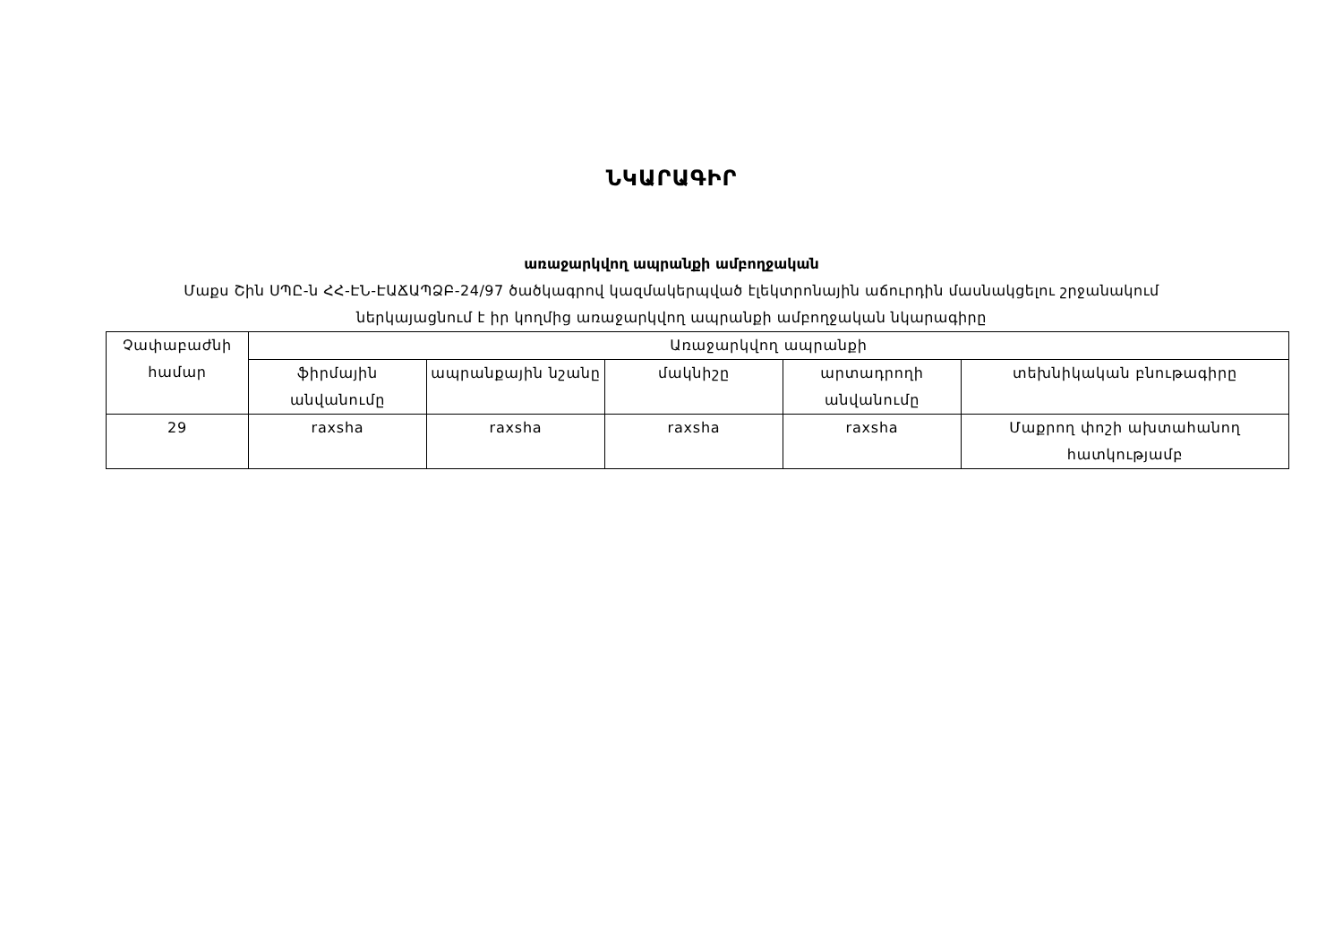ՆԿԱՐԱԳԻՐ
առաջարկվող ապրանքի ամբողջական
Մաքս Շին ՍՊԸ-ն ՀՀ-ԷՆ-ԷԱՃԱՊՁԲ-24/97 ծածկագրով կազմակերպված էլեկտրոնային աճուրդին մասնակցելու շրջանակում
ներկայացնում է իր կողմից առաջարկվող ապրանքի ամբողջական նկարագիրը
| Չափաբաժնի համար | Առաջարկվող ապրանքի | | | | |
| --- | --- | --- | --- | --- | --- |
| | ֆիրմային անվանումը | ապրանքային նշանը | մակնիշը | արտադրողի անվանումը | տեխնիկական բնութագիրը |
| 29 | raxsha | raxsha | raxsha | raxsha | Մաքրող փոշի ախտահանող հատկությամբ |